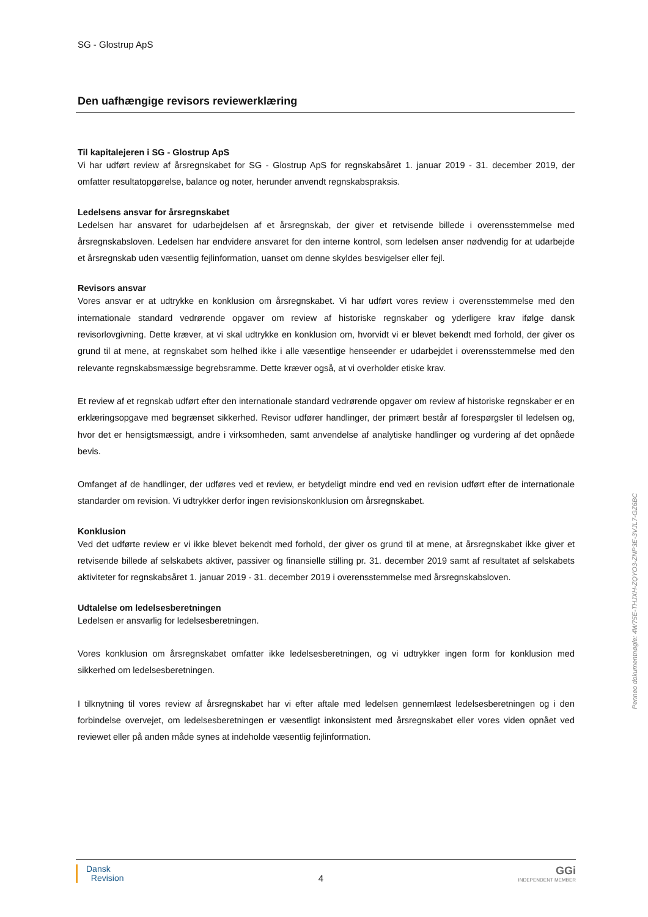SG - Glostrup ApS
Den uafhængige revisors reviewerklæring
Til kapitalejeren i SG - Glostrup ApS
Vi har udført review af årsregnskabet for SG - Glostrup ApS for regnskabsåret 1. januar 2019 - 31. december 2019, der omfatter resultatopgørelse, balance og noter, herunder anvendt regnskabspraksis.
Ledelsens ansvar for årsregnskabet
Ledelsen har ansvaret for udarbejdelsen af et årsregnskab, der giver et retvisende billede i overensstemmelse med årsregnskabsloven. Ledelsen har endvidere ansvaret for den interne kontrol, som ledelsen anser nødvendig for at udarbejde et årsregnskab uden væsentlig fejlinformation, uanset om denne skyldes besvigelser eller fejl.
Revisors ansvar
Vores ansvar er at udtrykke en konklusion om årsregnskabet. Vi har udført vores review i overensstemmelse med den internationale standard vedrørende opgaver om review af historiske regnskaber og yderligere krav ifølge dansk revisorlovgivning. Dette kræver, at vi skal udtrykke en konklusion om, hvorvidt vi er blevet bekendt med forhold, der giver os grund til at mene, at regnskabet som helhed ikke i alle væsentlige henseender er udarbejdet i overensstemmelse med den relevante regnskabsmæssige begrebsramme. Dette kræver også, at vi overholder etiske krav.
Et review af et regnskab udført efter den internationale standard vedrørende opgaver om review af historiske regnskaber er en erklæringsopgave med begrænset sikkerhed. Revisor udfører handlinger, der primært består af forespørgsler til ledelsen og, hvor det er hensigtsmæssigt, andre i virksomheden, samt anvendelse af analytiske handlinger og vurdering af det opnåede bevis.
Omfanget af de handlinger, der udføres ved et review, er betydeligt mindre end ved en revision udført efter de internationale standarder om revision. Vi udtrykker derfor ingen revisionskonklusion om årsregnskabet.
Konklusion
Ved det udførte review er vi ikke blevet bekendt med forhold, der giver os grund til at mene, at årsregnskabet ikke giver et retvisende billede af selskabets aktiver, passiver og finansielle stilling pr. 31. december 2019 samt af resultatet af selskabets aktiviteter for regnskabsåret 1. januar 2019 - 31. december 2019 i overensstemmelse med årsregnskabsloven.
Udtalelse om ledelsesberetningen
Ledelsen er ansvarlig for ledelsesberetningen.
Vores konklusion om årsregnskabet omfatter ikke ledelsesberetningen, og vi udtrykker ingen form for konklusion med sikkerhed om ledelsesberetningen.
I tilknytning til vores review af årsregnskabet har vi efter aftale med ledelsen gennemlæst ledelsesberetningen og i den forbindelse overvejet, om ledelsesberetningen er væsentligt inkonsistent med årsregnskabet eller vores viden opnået ved reviewet eller på anden måde synes at indeholde væsentlig fejlinformation.
Dansk
Revision
4
GGi
INDEPENDENT MEMBER
Penneo dokumentnøgle: 4W75E-THJXH-ZQYO3-ZNP3E-3VJL7-GZ6BC